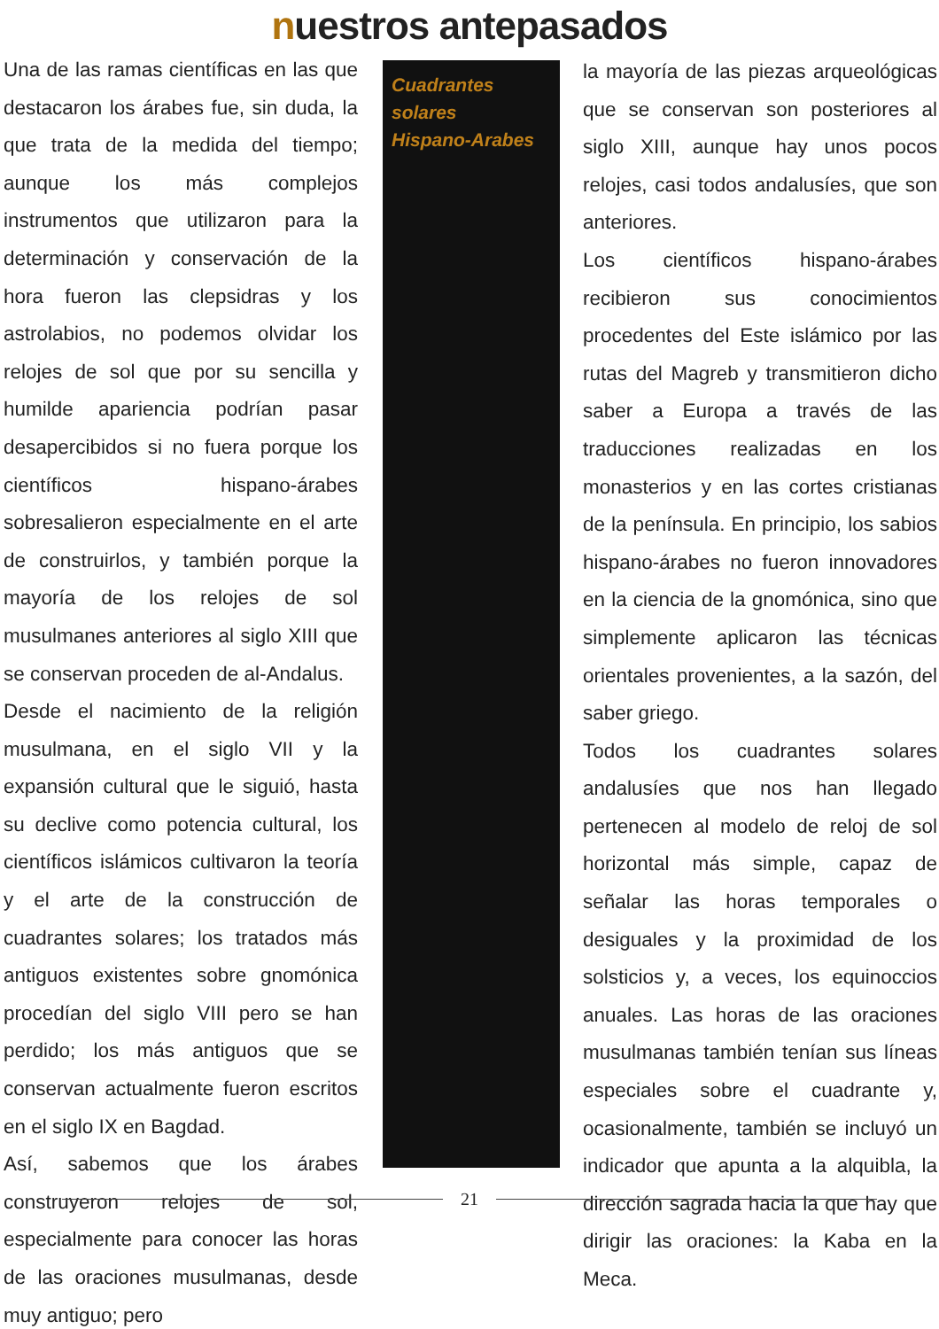nuestros antepasados
Una de las ramas científicas en las que destacaron los árabes fue, sin duda, la que trata de la medida del tiempo; aunque los más complejos instrumentos que utilizaron para la determinación y conservación de la hora fueron las clepsidras y los astrolabios, no podemos olvidar los relojes de sol que por su sencilla y humilde apariencia podrían pasar desapercibidos si no fuera porque los científicos hispano-árabes sobresalieron especialmente en el arte de construirlos, y también porque la mayoría de los relojes de sol musulmanes anteriores al siglo XIII que se conservan proceden de al-Andalus.
Desde el nacimiento de la religión musulmana, en el siglo VII y la expansión cultural que le siguió, hasta su declive como potencia cultural, los científicos islámicos cultivaron la teoría y el arte de la construcción de cuadrantes solares; los tratados más antiguos existentes sobre gnomónica procedían del siglo VIII pero se han perdido; los más antiguos que se conservan actualmente fueron escritos en el siglo IX en Bagdad.
Así, sabemos que los árabes construyeron relojes de sol, especialmente para conocer las horas de las oraciones musulmanas, desde muy antiguo; pero
Cuadrantes
solares
Hispano-Arabes
la mayoría de las piezas arqueológicas que se conservan son posteriores al siglo XIII, aunque hay unos pocos relojes, casi todos andalusíes, que son anteriores.
Los científicos hispano-árabes recibieron sus conocimientos procedentes del Este islámico por las rutas del Magreb y transmitieron dicho saber a Europa a través de las traducciones realizadas en los monasterios y en las cortes cristianas de la península. En principio, los sabios hispano-árabes no fueron innovadores en la ciencia de la gnomónica, sino que simplemente aplicaron las técnicas orientales provenientes, a la sazón, del saber griego.
Todos los cuadrantes solares andalusíes que nos han llegado pertenecen al modelo de reloj de sol horizontal más simple, capaz de señalar las horas temporales o desiguales y la proximidad de los solsticios y, a veces, los equinoccios anuales. Las horas de las oraciones musulmanas también tenían sus líneas especiales sobre el cuadrante y, ocasionalmente, también se incluyó un indicador que apunta a la alquibla, la dirección sagrada hacia la que hay que dirigir las oraciones: la Kaba en la Meca.
21